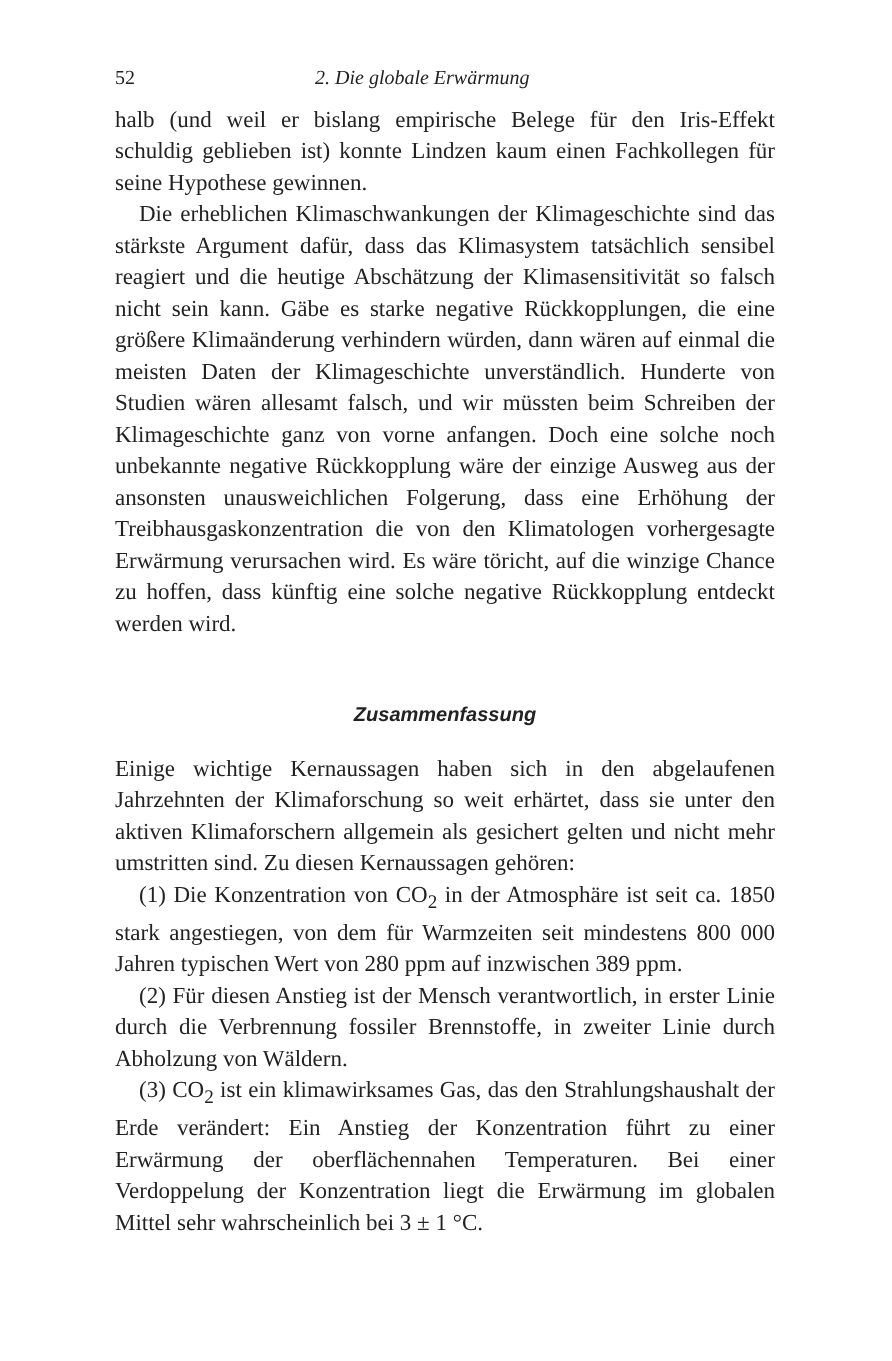52 2. Die globale Erwärmung
halb (und weil er bislang empirische Belege für den Iris-Effekt schuldig geblieben ist) konnte Lindzen kaum einen Fachkollegen für seine Hypothese gewinnen.
Die erheblichen Klimaschwankungen der Klimageschichte sind das stärkste Argument dafür, dass das Klimasystem tatsächlich sensibel reagiert und die heutige Abschätzung der Klimasensitivität so falsch nicht sein kann. Gäbe es starke negative Rückkopplungen, die eine größere Klimaänderung verhindern würden, dann wären auf einmal die meisten Daten der Klimageschichte unverständlich. Hunderte von Studien wären allesamt falsch, und wir müssten beim Schreiben der Klimageschichte ganz von vorne anfangen. Doch eine solche noch unbekannte negative Rückkopplung wäre der einzige Ausweg aus der ansonsten unausweichlichen Folgerung, dass eine Erhöhung der Treibhausgaskonzentration die von den Klimatologen vorhergesagte Erwärmung verursachen wird. Es wäre töricht, auf die winzige Chance zu hoffen, dass künftig eine solche negative Rückkopplung entdeckt werden wird.
Zusammenfassung
Einige wichtige Kernaussagen haben sich in den abgelaufenen Jahrzehnten der Klimaforschung so weit erhärtet, dass sie unter den aktiven Klimaforschern allgemein als gesichert gelten und nicht mehr umstritten sind. Zu diesen Kernaussagen gehören:
(1) Die Konzentration von CO<sub>2</sub> in der Atmosphäre ist seit ca. 1850 stark angestiegen, von dem für Warmzeiten seit mindestens 800 000 Jahren typischen Wert von 280 ppm auf inzwischen 389 ppm.
(2) Für diesen Anstieg ist der Mensch verantwortlich, in erster Linie durch die Verbrennung fossiler Brennstoffe, in zweiter Linie durch Abholzung von Wäldern.
(3) CO<sub>2</sub> ist ein klimawirksames Gas, das den Strahlungshaushalt der Erde verändert: Ein Anstieg der Konzentration führt zu einer Erwärmung der oberflächennahen Temperaturen. Bei einer Verdoppelung der Konzentration liegt die Erwärmung im globalen Mittel sehr wahrscheinlich bei 3 ± 1 °C.